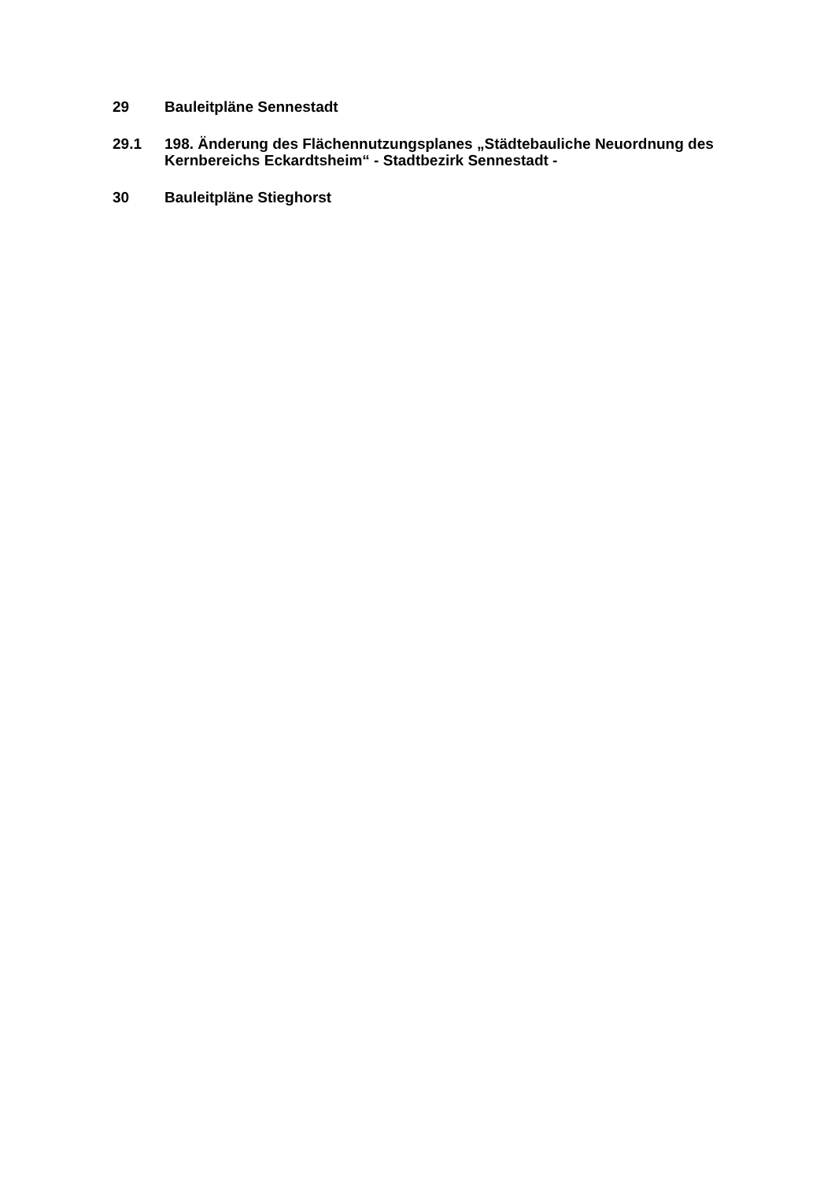29 Bauleitpläne Sennestadt
29.1 198. Änderung des Flächennutzungsplanes „Städtebauliche Neuordnung des Kernbereichs Eckardtsheim“ - Stadtbezirk Sennestadt -
30 Bauleitpläne Stieghorst